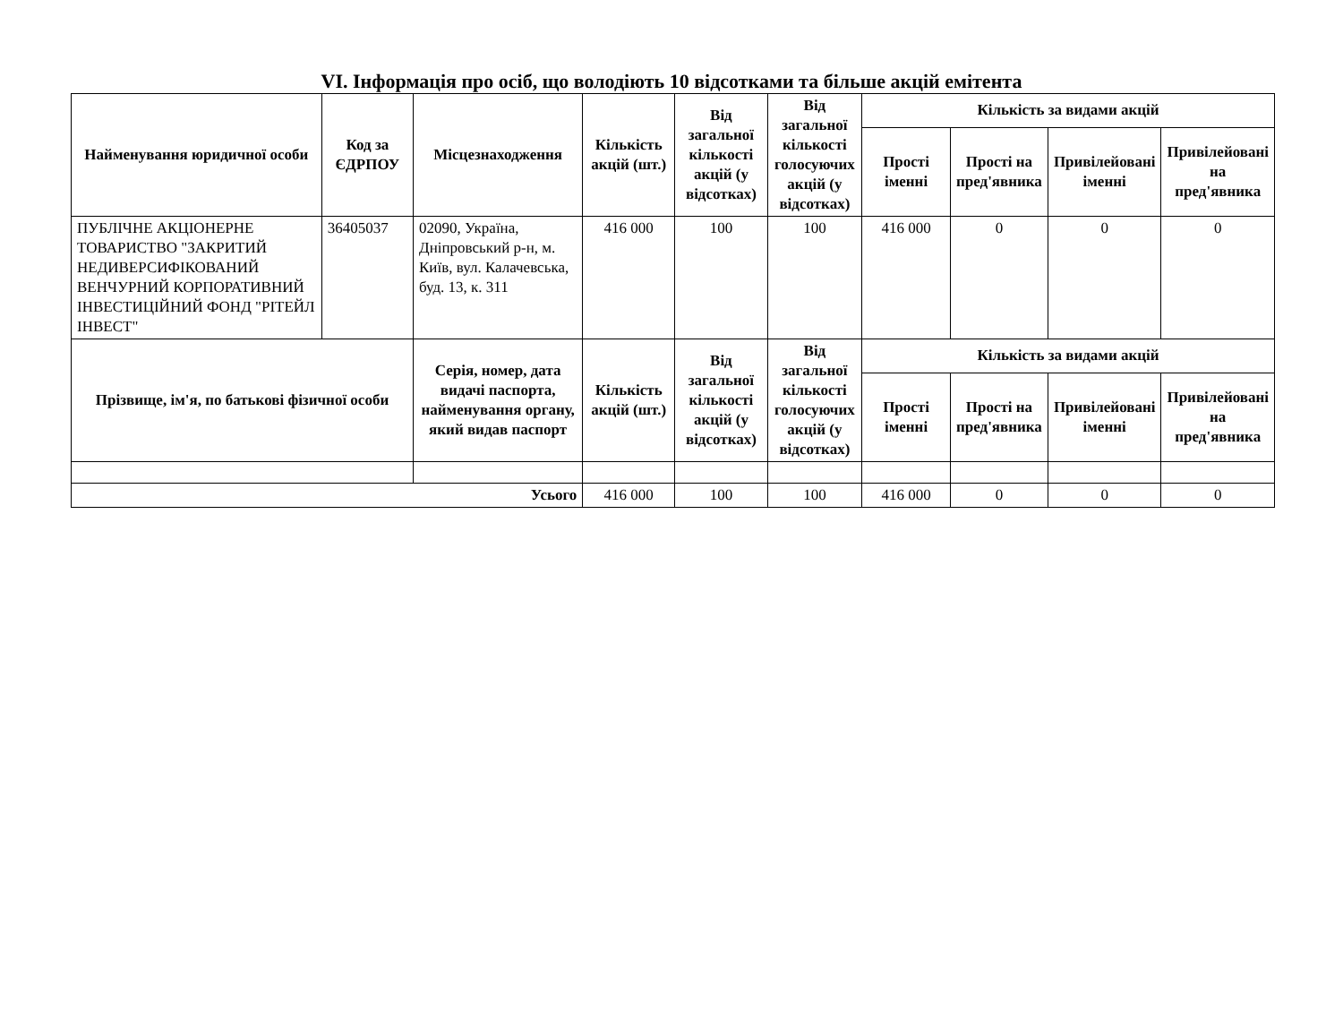VI. Інформація про осіб, що володіють 10 відсотками та більше акцій емітента
| Найменування юридичної особи | Код за ЄДРПОУ | Місцезнаходження | Кількість акцій (шт.) | Від загальної кількості акцій (у відсотках) | Від загальної кількості голосуючих акцій (у відсотках) | Кількість за видами акцій | | | |
| --- | --- | --- | --- | --- | --- | --- | --- | --- | --- |
| | | | | | | Прості іменні | Прості на пред'явника | Привілейовані іменні | Привілейовані на пред'явника |
| ПУБЛІЧНЕ АКЦІОНЕРНЕ ТОВАРИСТВО "ЗАКРИТИЙ НЕДИВЕРСИФІКОВАНИЙ ВЕНЧУРНИЙ КОРПОРАТИВНИЙ ІНВЕСТИЦІЙНИЙ ФОНД "РІТЕЙЛ ІНВЕСТ" | 36405037 | 02090, Україна, Дніпровський р-н, м. Київ, вул. Калачевська, буд. 13, к. 311 | 416 000 | 100 | 100 | 416 000 | 0 | 0 | 0 |
| Прізвище, ім'я, по батькові фізичної особи | | Серія, номер, дата видачі паспорта, найменування органу, який видав паспорт | Кількість акцій (шт.) | Від загальної кількості акцій (у відсотках) | Від загальної кількості голосуючих акцій (у відсотках) | Кількість за видами акцій | | | |
| | | | | | | Прості іменні | Прості на пред'явника | Привілейовані іменні | Привілейовані на пред'явника |
| Усього | | | 416 000 | 100 | 100 | 416 000 | 0 | 0 | 0 |